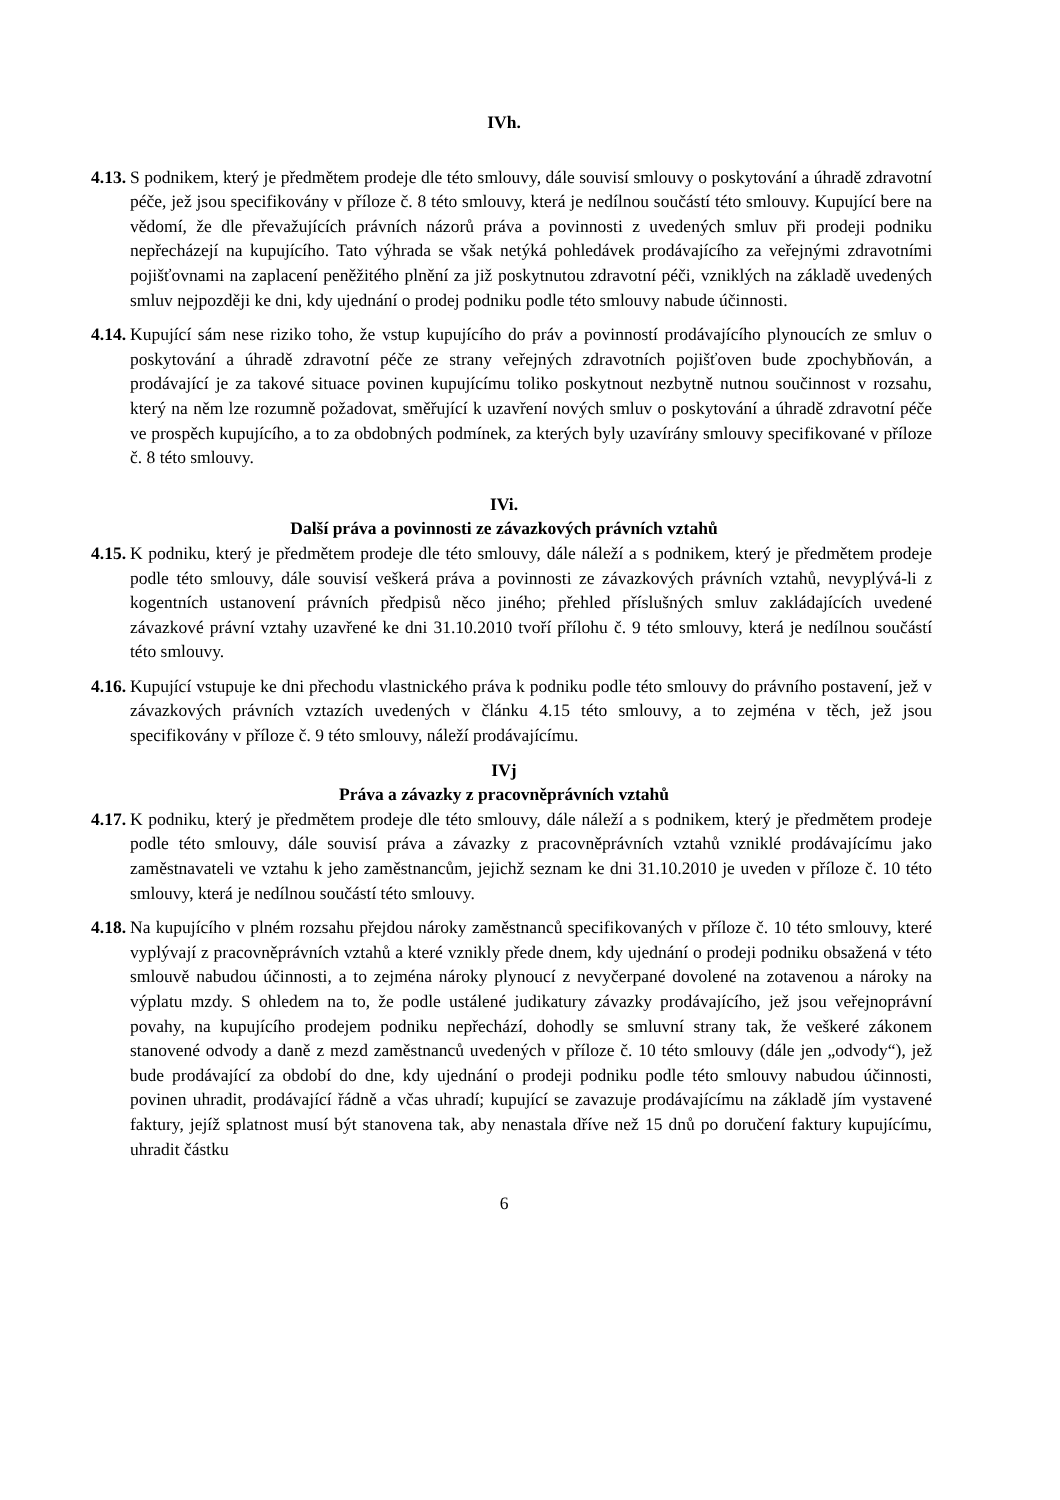IVh.
4.13.
S podnikem, který je předmětem prodeje dle této smlouvy, dále souvisí smlouvy o poskytování a úhradě zdravotní péče, jež jsou specifikovány v příloze č. 8 této smlouvy, která je nedílnou součástí této smlouvy. Kupující bere na vědomí, že dle převažujících právních názorů práva a povinnosti z uvedených smluv při prodeji podniku nepřecházejí na kupujícího. Tato výhrada se však netýká pohledávek prodávajícího za veřejnými zdravotními pojišťovnami na zaplacení peněžitého plnění za již poskytnutou zdravotní péči, vzniklých na základě uvedených smluv nejpozději ke dni, kdy ujednání o prodej podniku podle této smlouvy nabude účinnosti.
4.14.
Kupující sám nese riziko toho, že vstup kupujícího do práv a povinností prodávajícího plynoucích ze smluv o poskytování a úhradě zdravotní péče ze strany veřejných zdravotních pojišťoven bude zpochybňován, a prodávající je za takové situace povinen kupujícímu toliko poskytnout nezbytně nutnou součinnost v rozsahu, který na něm lze rozumně požadovat, směřující k uzavření nových smluv o poskytování a úhradě zdravotní péče ve prospěch kupujícího, a to za obdobných podmínek, za kterých byly uzavírány smlouvy specifikované v příloze č. 8 této smlouvy.
IVi.
Další práva a povinnosti ze závazkových právních vztahů
4.15.
K podniku, který je předmětem prodeje dle této smlouvy, dále náleží a s podnikem, který je předmětem prodeje podle této smlouvy, dále souvisí veškerá práva a povinnosti ze závazkových právních vztahů, nevyplývá-li z kogentních ustanovení právních předpisů něco jiného; přehled příslušných smluv zakládajících uvedené závazkové právní vztahy uzavřené ke dni 31.10.2010 tvoří přílohu č. 9 této smlouvy, která je nedílnou součástí této smlouvy.
4.16.
Kupující vstupuje ke dni přechodu vlastnického práva k podniku podle této smlouvy do právního postavení, jež v závazkových právních vztazích uvedených v článku 4.15 této smlouvy, a to zejména v těch, jež jsou specifikovány v příloze č. 9 této smlouvy, náleží prodávajícímu.
IVj
Práva a závazky z pracovněprávních vztahů
4.17.
K podniku, který je předmětem prodeje dle této smlouvy, dále náleží a s podnikem, který je předmětem prodeje podle této smlouvy, dále souvisí práva a závazky z pracovněprávních vztahů vzniklé prodávajícímu jako zaměstnavateli ve vztahu k jeho zaměstnancům, jejichž seznam ke dni 31.10.2010 je uveden v příloze č. 10 této smlouvy, která je nedílnou součástí této smlouvy.
4.18.
Na kupujícího v plném rozsahu přejdou nároky zaměstnanců specifikovaných v příloze č. 10 této smlouvy, které vyplývají z pracovněprávních vztahů a které vznikly přede dnem, kdy ujednání o prodeji podniku obsažená v této smlouvě nabudou účinnosti, a to zejména nároky plynoucí z nevyčerpané dovolené na zotavenou a nároky na výplatu mzdy. S ohledem na to, že podle ustálené judikatury závazky prodávajícího, jež jsou veřejnoprávní povahy, na kupujícího prodejem podniku nepřechází, dohodly se smluvní strany tak, že veškeré zákonem stanovené odvody a daně z mezd zaměstnanců uvedených v příloze č. 10 této smlouvy (dále jen „odvody“), jež bude prodávající za období do dne, kdy ujednání o prodeji podniku podle této smlouvy nabudou účinnosti, povinen uhradit, prodávající řádně a včas uhradí; kupující se zavazuje prodávajícímu na základě jím vystavené faktury, jejíž splatnost musí být stanovena tak, aby nenastala dříve než 15 dnů po doručení faktury kupujícímu, uhradit částku
6